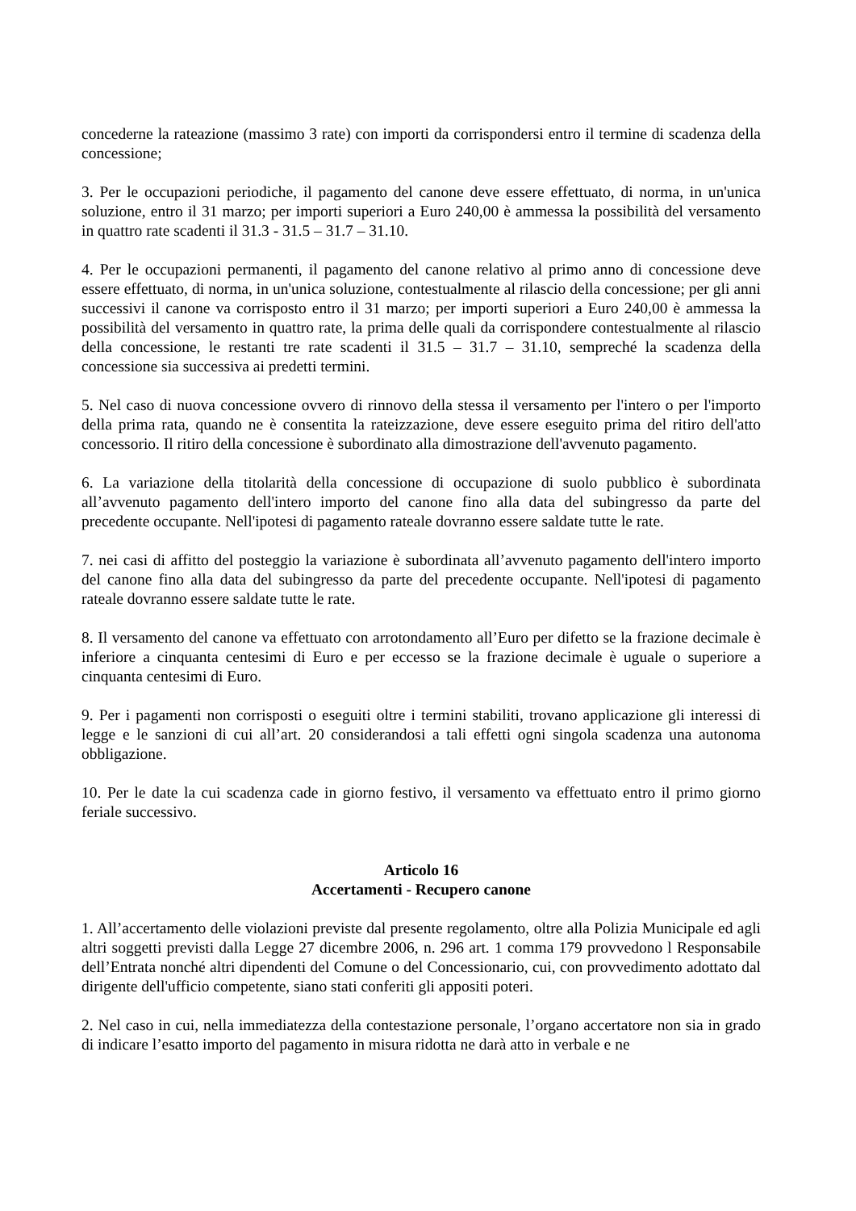concederne la rateazione (massimo 3 rate) con importi da corrispondersi entro il termine di scadenza della concessione;
3. Per le occupazioni periodiche, il pagamento del canone deve essere effettuato, di norma, in un'unica soluzione, entro il 31 marzo; per importi superiori a Euro 240,00 è ammessa la possibilità del versamento in quattro rate scadenti il 31.3 - 31.5 – 31.7 – 31.10.
4. Per le occupazioni permanenti, il pagamento del canone relativo al primo anno di concessione deve essere effettuato, di norma, in un'unica soluzione, contestualmente al rilascio della concessione; per gli anni successivi il canone va corrisposto entro il 31 marzo; per importi superiori a Euro 240,00 è ammessa la possibilità del versamento in quattro rate, la prima delle quali da corrispondere contestualmente al rilascio della concessione, le restanti tre rate scadenti il 31.5 – 31.7 – 31.10, sempreché la scadenza della concessione sia successiva ai predetti termini.
5. Nel caso di nuova concessione ovvero di rinnovo della stessa il versamento per l'intero o per l'importo della prima rata, quando ne è consentita la rateizzazione, deve essere eseguito prima del ritiro dell'atto concessorio. Il ritiro della concessione è subordinato alla dimostrazione dell'avvenuto pagamento.
6. La variazione della titolarità della concessione di occupazione di suolo pubblico è subordinata all’avvenuto pagamento dell'intero importo del canone fino alla data del subingresso da parte del precedente occupante. Nell'ipotesi di pagamento rateale dovranno essere saldate tutte le rate.
7. nei casi di affitto del posteggio la variazione è subordinata all’avvenuto pagamento dell'intero importo del canone fino alla data del subingresso da parte del precedente occupante. Nell'ipotesi di pagamento rateale dovranno essere saldate tutte le rate.
8. Il versamento del canone va effettuato con arrotondamento all’Euro per difetto se la frazione decimale è inferiore a cinquanta centesimi di Euro e per eccesso se la frazione decimale è uguale o superiore a cinquanta centesimi di Euro.
9. Per i pagamenti non corrisposti o eseguiti oltre i termini stabiliti, trovano applicazione gli interessi di legge e le sanzioni di cui all’art. 20 considerandosi a tali effetti ogni singola scadenza una autonoma obbligazione.
10. Per le date la cui scadenza cade in giorno festivo, il versamento va effettuato entro il primo giorno feriale successivo.
Articolo 16
Accertamenti - Recupero canone
1. All’accertamento delle violazioni previste dal presente regolamento, oltre alla Polizia Municipale ed agli altri soggetti previsti dalla Legge 27 dicembre 2006, n. 296 art. 1 comma 179 provvedono l Responsabile dell’Entrata nonché altri dipendenti del Comune o del Concessionario, cui, con provvedimento adottato dal dirigente dell'ufficio competente, siano stati conferiti gli appositi poteri.
2. Nel caso in cui, nella immediatezza della contestazione personale, l’organo accertatore non sia in grado di indicare l’esatto importo del pagamento in misura ridotta ne darà atto in verbale e ne